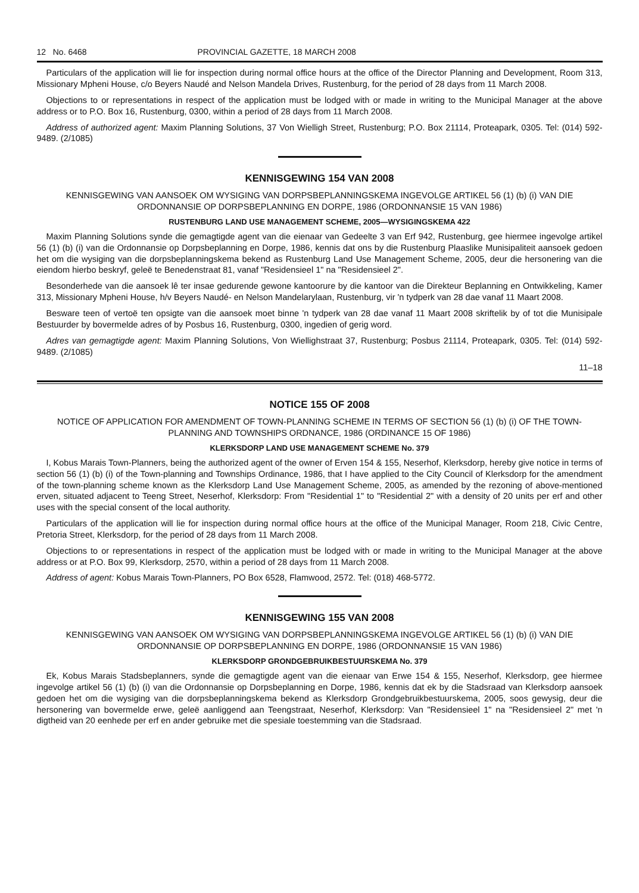12 No. 6468 PROVINCIAL GAZETTE, 18 MARCH 2008
Particulars of the application will lie for inspection during normal office hours at the office of the Director Planning and Development, Room 313, Missionary Mpheni House, c/o Beyers Naudé and Nelson Mandela Drives, Rustenburg, for the period of 28 days from 11 March 2008.
Objections to or representations in respect of the application must be lodged with or made in writing to the Municipal Manager at the above address or to P.O. Box 16, Rustenburg, 0300, within a period of 28 days from 11 March 2008.
Address of authorized agent: Maxim Planning Solutions, 37 Von Wielligh Street, Rustenburg; P.O. Box 21114, Proteapark, 0305. Tel: (014) 592-9489. (2/1085)
KENNISGEWING 154 VAN 2008
KENNISGEWING VAN AANSOEK OM WYSIGING VAN DORPSBEPLANNINGSKEMA INGEVOLGE ARTIKEL 56 (1) (b) (i) VAN DIE ORDONNANSIE OP DORPSBEPLANNING EN DORPE, 1986 (ORDONNANSIE 15 VAN 1986)
RUSTENBURG LAND USE MANAGEMENT SCHEME, 2005—WYSIGINGSKEMA 422
Maxim Planning Solutions synde die gemagtigde agent van die eienaar van Gedeelte 3 van Erf 942, Rustenburg, gee hiermee ingevolge artikel 56 (1) (b) (i) van die Ordonnansie op Dorpsbeplanning en Dorpe, 1986, kennis dat ons by die Rustenburg Plaaslike Munisipaliteit aansoek gedoen het om die wysiging van die dorpsbeplanningskema bekend as Rustenburg Land Use Management Scheme, 2005, deur die hersonering van die eiendom hierbo beskryf, geleë te Benedenstraat 81, vanaf "Residensieel 1" na "Residensieel 2".
Besonderhede van die aansoek lê ter insae gedurende gewone kantoorure by die kantoor van die Direkteur Beplanning en Ontwikkeling, Kamer 313, Missionary Mpheni House, h/v Beyers Naudé- en Nelson Mandelarylaan, Rustenburg, vir 'n tydperk van 28 dae vanaf 11 Maart 2008.
Besware teen of vertoë ten opsigte van die aansoek moet binne 'n tydperk van 28 dae vanaf 11 Maart 2008 skriftelik by of tot die Munisipale Bestuurder by bovermelde adres of by Posbus 16, Rustenburg, 0300, ingedien of gerig word.
Adres van gemagtigde agent: Maxim Planning Solutions, Von Wiellighstraat 37, Rustenburg; Posbus 21114, Proteapark, 0305. Tel: (014) 592-9489. (2/1085)
11–18
NOTICE 155 OF 2008
NOTICE OF APPLICATION FOR AMENDMENT OF TOWN-PLANNING SCHEME IN TERMS OF SECTION 56 (1) (b) (i) OF THE TOWN-PLANNING AND TOWNSHIPS ORDNANCE, 1986 (ORDINANCE 15 OF 1986)
KLERKSDORP LAND USE MANAGEMENT SCHEME No. 379
I, Kobus Marais Town-Planners, being the authorized agent of the owner of Erven 154 & 155, Neserhof, Klerksdorp, hereby give notice in terms of section 56 (1) (b) (i) of the Town-planning and Townships Ordinance, 1986, that I have applied to the City Council of Klerksdorp for the amendment of the town-planning scheme known as the Klerksdorp Land Use Management Scheme, 2005, as amended by the rezoning of above-mentioned erven, situated adjacent to Teeng Street, Neserhof, Klerksdorp: From "Residential 1" to "Residential 2" with a density of 20 units per erf and other uses with the special consent of the local authority.
Particulars of the application will lie for inspection during normal office hours at the office of the Municipal Manager, Room 218, Civic Centre, Pretoria Street, Klerksdorp, for the period of 28 days from 11 March 2008.
Objections to or representations in respect of the application must be lodged with or made in writing to the Municipal Manager at the above address or at P.O. Box 99, Klerksdorp, 2570, within a period of 28 days from 11 March 2008.
Address of agent: Kobus Marais Town-Planners, PO Box 6528, Flamwood, 2572. Tel: (018) 468-5772.
KENNISGEWING 155 VAN 2008
KENNISGEWING VAN AANSOEK OM WYSIGING VAN DORPSBEPLANNINGSKEMA INGEVOLGE ARTIKEL 56 (1) (b) (i) VAN DIE ORDONNANSIE OP DORPSBEPLANNING EN DORPE, 1986 (ORDONNANSIE 15 VAN 1986)
KLERKSDORP GRONDGEBRUIKBESTUURSKEMA No. 379
Ek, Kobus Marais Stadsbeplanners, synde die gemagtigde agent van die eienaar van Erwe 154 & 155, Neserhof, Klerksdorp, gee hiermee ingevolge artikel 56 (1) (b) (i) van die Ordonnansie op Dorpsbeplanning en Dorpe, 1986, kennis dat ek by die Stadsraad van Klerksdorp aansoek gedoen het om die wysiging van die dorpsbeplanningskema bekend as Klerksdorp Grondgebruikbestuurskema, 2005, soos gewysig, deur die hersonering van bovermelde erwe, geleë aanliggend aan Teengstraat, Neserhof, Klerksdorp: Van "Residensieel 1" na "Residensieel 2" met 'n digtheid van 20 eenhede per erf en ander gebruike met die spesiale toestemming van die Stadsraad.